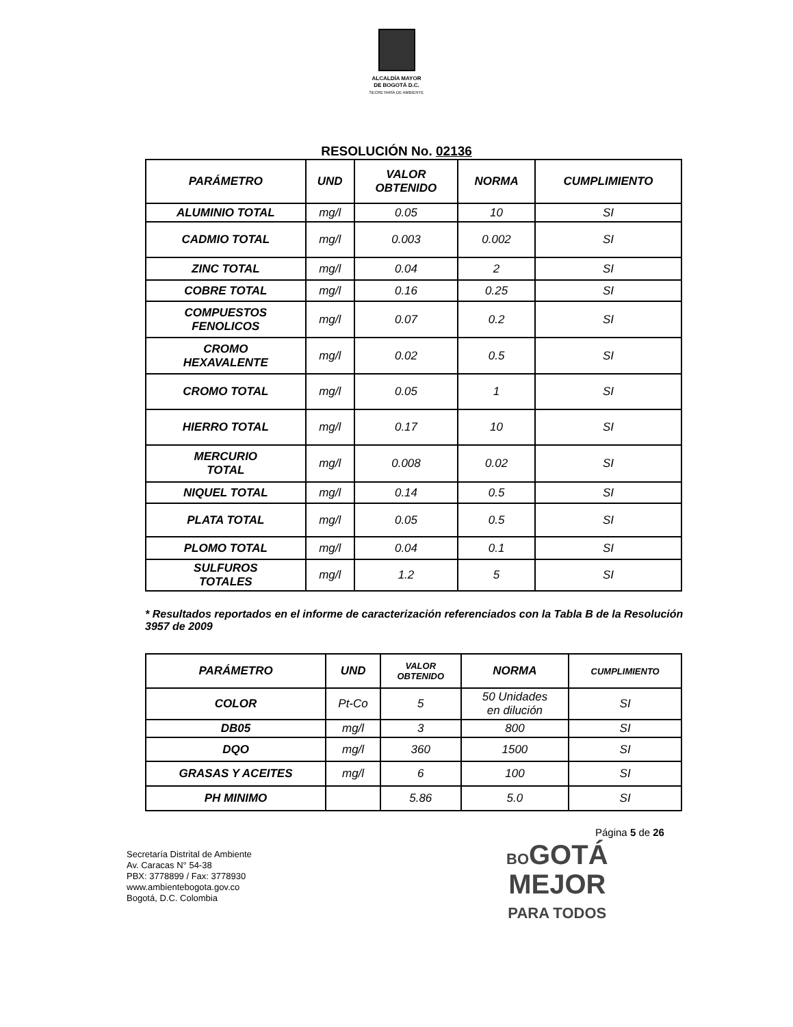ALCALDÍA MAYOR
DE BOGOTÁ D.C.
SECRETARÍA DE AMBIENTE
RESOLUCIÓN No. 02136
| PARÁMETRO | UND | VALOR OBTENIDO | NORMA | CUMPLIMIENTO |
| --- | --- | --- | --- | --- |
| ALUMINIO TOTAL | mg/l | 0.05 | 10 | SI |
| CADMIO TOTAL | mg/l | 0.003 | 0.002 | SI |
| ZINC TOTAL | mg/l | 0.04 | 2 | SI |
| COBRE TOTAL | mg/l | 0.16 | 0.25 | SI |
| COMPUESTOS FENOLICOS | mg/l | 0.07 | 0.2 | SI |
| CROMO HEXAVALENTE | mg/l | 0.02 | 0.5 | SI |
| CROMO TOTAL | mg/l | 0.05 | 1 | SI |
| HIERRO TOTAL | mg/l | 0.17 | 10 | SI |
| MERCURIO TOTAL | mg/l | 0.008 | 0.02 | SI |
| NIQUEL TOTAL | mg/l | 0.14 | 0.5 | SI |
| PLATA TOTAL | mg/l | 0.05 | 0.5 | SI |
| PLOMO TOTAL | mg/l | 0.04 | 0.1 | SI |
| SULFUROS TOTALES | mg/l | 1.2 | 5 | SI |
* Resultados reportados en el informe de caracterización referenciados con la Tabla B de la Resolución 3957 de 2009
| PARÁMETRO | UND | VALOR OBTENIDO | NORMA | CUMPLIMIENTO |
| --- | --- | --- | --- | --- |
| COLOR | Pt-Co | 5 | 50 Unidades en dilución | SI |
| DB05 | mg/l | 3 | 800 | SI |
| DQO | mg/l | 360 | 1500 | SI |
| GRASAS Y ACEITES | mg/l | 6 | 100 | SI |
| PH MINIMO | | 5.86 | 5.0 | SI |
Página 5 de 26
Secretaría Distrital de Ambiente
Av. Caracas N° 54-38
PBX: 3778899 / Fax: 3778930
www.ambientebogota.gov.co
Bogotá, D.C. Colombia
BOGOTÁ
MEJOR
PARA TODOS